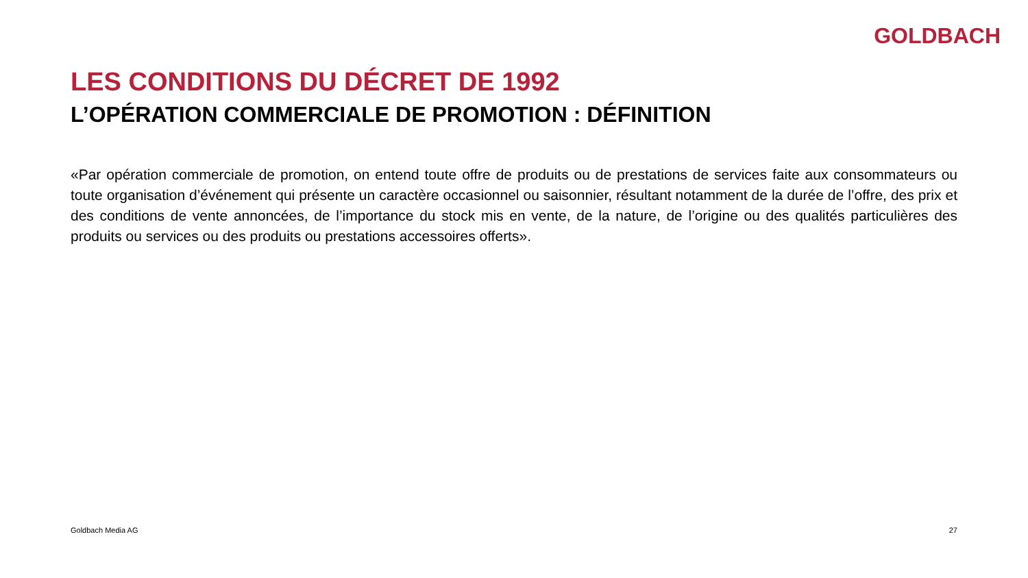GOLDBACH
LES CONDITIONS DU DÉCRET DE 1992
L’OPÉRATION COMMERCIALE DE PROMOTION : DÉFINITION
«Par opération commerciale de promotion, on entend toute offre de produits ou de prestations de services faite aux consommateurs ou toute organisation d’événement qui présente un caractère occasionnel ou saisonnier, résultant notamment de la durée de l’offre, des prix et des conditions de vente annoncées, de l’importance du stock mis en vente, de la nature, de l’origine ou des qualités particulières des produits ou services ou des produits ou prestations accessoires offerts».
Goldbach Media AG 27